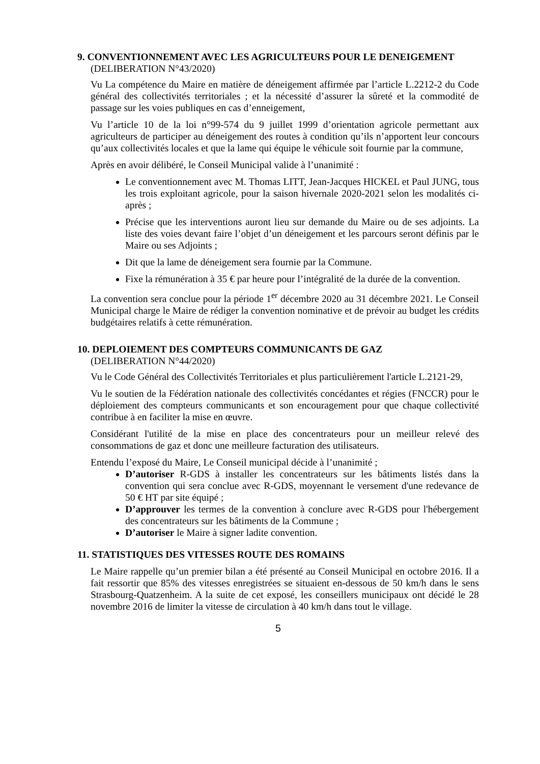9. CONVENTIONNEMENT AVEC LES AGRICULTEURS POUR LE DENEIGEMENT
(DELIBERATION N°43/2020)
Vu La compétence du Maire en matière de déneigement affirmée par l’article L.2212-2 du Code général des collectivités territoriales ; et la nécessité d’assurer la sûreté et la commodité de passage sur les voies publiques en cas d’enneigement,
Vu l’article 10 de la loi n°99-574 du 9 juillet 1999 d’orientation agricole permettant aux agriculteurs de participer au déneigement des routes à condition qu’ils n’apportent leur concours qu’aux collectivités locales et que la lame qui équipe le véhicule soit fournie par la commune,
Après en avoir délibéré, le Conseil Municipal valide à l’unanimité :
Le conventionnement avec M. Thomas LITT, Jean-Jacques HICKEL et Paul JUNG, tous les trois exploitant agricole, pour la saison hivernale 2020-2021 selon les modalités ci-après ;
Précise que les interventions auront lieu sur demande du Maire ou de ses adjoints. La liste des voies devant faire l’objet d’un déneigement et les parcours seront définis par le Maire ou ses Adjoints ;
Dit que la lame de déneigement sera fournie par la Commune.
Fixe la rémunération à 35 € par heure pour l’intégralité de la durée de la convention.
La convention sera conclue pour la période 1<sup>er</sup> décembre 2020 au 31 décembre 2021. Le Conseil Municipal charge le Maire de rédiger la convention nominative et de prévoir au budget les crédits budgétaires relatifs à cette rémunération.
10. DEPLOIEMENT DES COMPTEURS COMMUNICANTS DE GAZ
(DELIBERATION N°44/2020)
Vu le Code Général des Collectivités Territoriales et plus particulièrement l'article L.2121-29,
Vu le soutien de la Fédération nationale des collectivités concédantes et régies (FNCCR) pour le déploiement des compteurs communicants et son encouragement pour que chaque collectivité contribue à en faciliter la mise en œuvre.
Considérant l'utilité de la mise en place des concentrateurs pour un meilleur relevé des consommations de gaz et donc une meilleure facturation des utilisateurs.
Entendu l’exposé du Maire, Le Conseil municipal décide à l’unanimité ;
D’autoriser R-GDS à installer les concentrateurs sur les bâtiments listés dans la convention qui sera conclue avec R-GDS, moyennant le versement d'une redevance de 50 € HT par site équipé ;
D’approuver les termes de la convention à conclure avec R-GDS pour l'hébergement des concentrateurs sur les bâtiments de la Commune ;
D’autoriser le Maire à signer ladite convention.
11. STATISTIQUES DES VITESSES ROUTE DES ROMAINS
Le Maire rappelle qu’un premier bilan a été présenté au Conseil Municipal en octobre 2016. Il a fait ressortir que 85% des vitesses enregistrées se situaient en-dessous de 50 km/h dans le sens Strasbourg-Quatzenheim. A la suite de cet exposé, les conseillers municipaux ont décidé le 28 novembre 2016 de limiter la vitesse de circulation à 40 km/h dans tout le village.
5